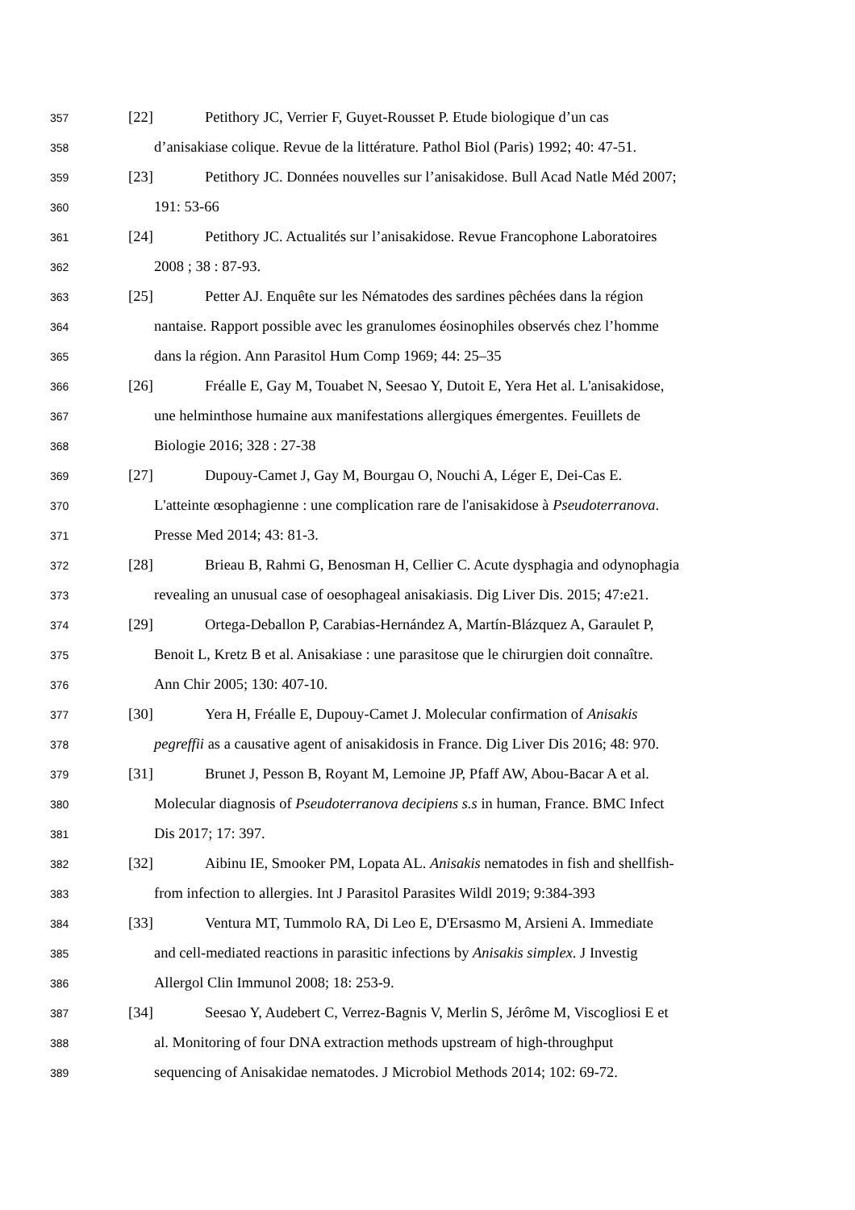357 [22] Petithory JC, Verrier F, Guyet-Rousset P. Etude biologique d’un cas
358 d’anisakiase colique. Revue de la littérature. Pathol Biol (Paris) 1992; 40: 47-51.
359 [23] Petithory JC. Données nouvelles sur l’anisakidose. Bull Acad Natle Méd 2007;
360 191: 53-66
361 [24] Petithory JC. Actualités sur l’anisakidose. Revue Francophone Laboratoires
362 2008 ; 38 : 87-93.
363 [25] Petter AJ. Enquête sur les Nématodes des sardines pêchées dans la région
364 nantaise. Rapport possible avec les granulomes éosinophiles observés chez l’homme
365 dans la région. Ann Parasitol Hum Comp 1969; 44: 25–35
366 [26] Fréalle E, Gay M, Touabet N, Seesao Y, Dutoit E, Yera Het al. L'anisakidose,
367 une helminthose humaine aux manifestations allergiques émergentes. Feuillets de
368 Biologie 2016; 328 : 27-38
369 [27] Dupouy-Camet J, Gay M, Bourgau O, Nouchi A, Léger E, Dei-Cas E.
370 L'atteinte œsophagienne : une complication rare de l'anisakidose à Pseudoterranova.
371 Presse Med 2014; 43: 81-3.
372 [28] Brieau B, Rahmi G, Benosman H, Cellier C. Acute dysphagia and odynophagia
373 revealing an unusual case of oesophageal anisakiasis. Dig Liver Dis. 2015; 47:e21.
374 [29] Ortega-Deballon P, Carabias-Hernández A, Martín-Blázquez A, Garaulet P,
375 Benoit L, Kretz B et al. Anisakiase : une parasitose que le chirurgien doit connaître.
376 Ann Chir 2005; 130: 407-10.
377 [30] Yera H, Fréalle E, Dupouy-Camet J. Molecular confirmation of Anisakis
378 pegreffii as a causative agent of anisakidosis in France. Dig Liver Dis 2016; 48: 970.
379 [31] Brunet J, Pesson B, Royant M, Lemoine JP, Pfaff AW, Abou-Bacar A et al.
380 Molecular diagnosis of Pseudoterranova decipiens s.s in human, France. BMC Infect
381 Dis 2017; 17: 397.
382 [32] Aibinu IE, Smooker PM, Lopata AL. Anisakis nematodes in fish and shellfish-
383 from infection to allergies. Int J Parasitol Parasites Wildl 2019; 9:384-393
384 [33] Ventura MT, Tummolo RA, Di Leo E, D'Ersasmo M, Arsieni A. Immediate
385 and cell-mediated reactions in parasitic infections by Anisakis simplex. J Investig
386 Allergol Clin Immunol 2008; 18: 253-9.
387 [34] Seesao Y, Audebert C, Verrez-Bagnis V, Merlin S, Jérôme M, Viscogliosi E et
388 al. Monitoring of four DNA extraction methods upstream of high-throughput
389 sequencing of Anisakidae nematodes. J Microbiol Methods 2014; 102: 69-72.